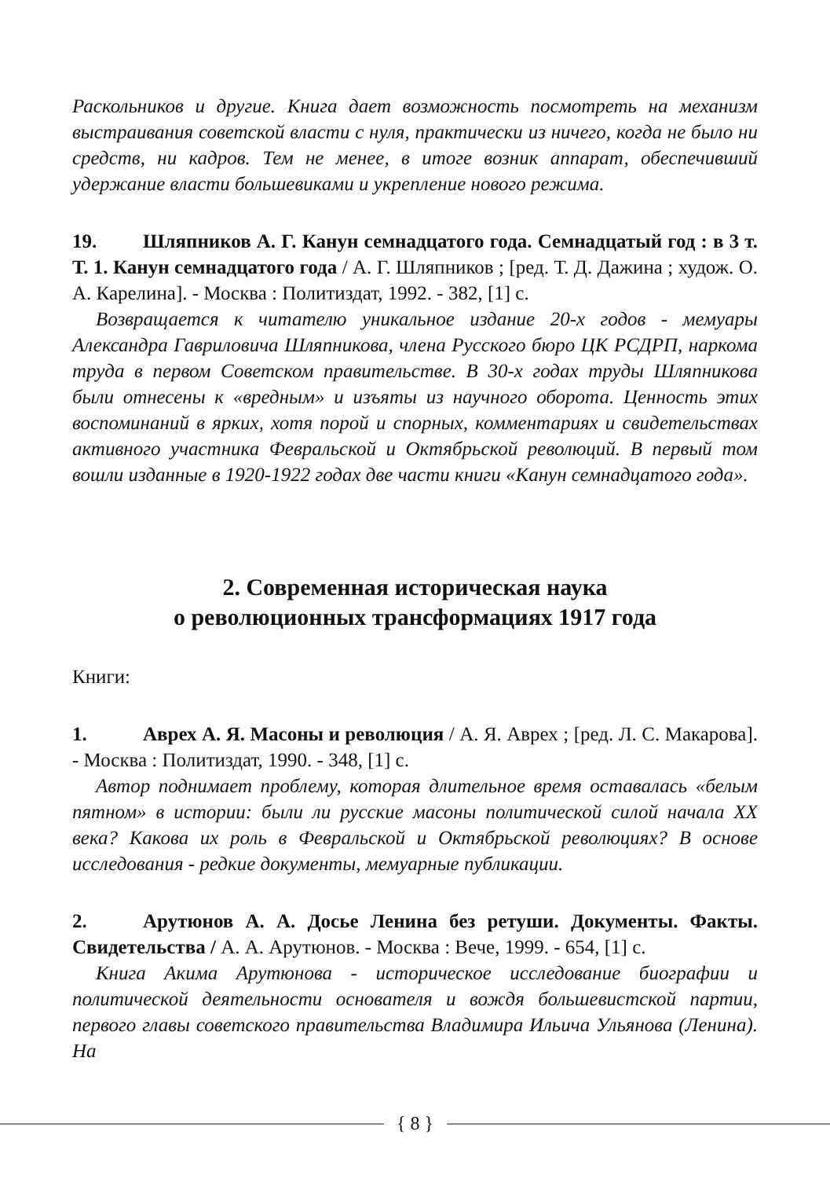Раскольников и другие. Книга дает возможность посмотреть на механизм выстраивания советской власти с нуля, практически из ничего, когда не было ни средств, ни кадров. Тем не менее, в итоге возник аппарат, обеспечивший удержание власти большевиками и укрепление нового режима.
19. Шляпников А. Г. Канун семнадцатого года. Семнадцатый год : в 3 т. Т. 1. Канун семнадцатого года / А. Г. Шляпников ; [ред. Т. Д. Дажина ; худож. О. А. Карелина]. - Москва : Политиздат, 1992. - 382, [1] с.
Возвращается к читателю уникальное издание 20-х годов - мемуары Александра Гавриловича Шляпникова, члена Русского бюро ЦК РСДРП, наркома труда в первом Советском правительстве. В 30-х годах труды Шляпникова были отнесены к «вредным» и изъяты из научного оборота. Ценность этих воспоминаний в ярких, хотя порой и спорных, комментариях и свидетельствах активного участника Февральской и Октябрьской революций. В первый том вошли изданные в 1920-1922 годах две части книги «Канун семнадцатого года».
2. Современная историческая наука
о революционных трансформациях 1917 года
Книги:
1. Аврех А. Я. Масоны и революция / А. Я. Аврех ; [ред. Л. С. Макарова]. - Москва : Политиздат, 1990. - 348, [1] с.
Автор поднимает проблему, которая длительное время оставалась «белым пятном» в истории: были ли русские масоны политической силой начала XX века? Какова их роль в Февральской и Октябрьской революциях? В основе исследования - редкие документы, мемуарные публикации.
2. Арутюнов А. А. Досье Ленина без ретуши. Документы. Факты. Свидетельства / А. А. Арутюнов. - Москва : Вече, 1999. - 654, [1] с.
Книга Акима Арутюнова - историческое исследование биографии и политической деятельности основателя и вождя большевистской партии, первого главы советского правительства Владимира Ильича Ульянова (Ленина). На
{ 8 }